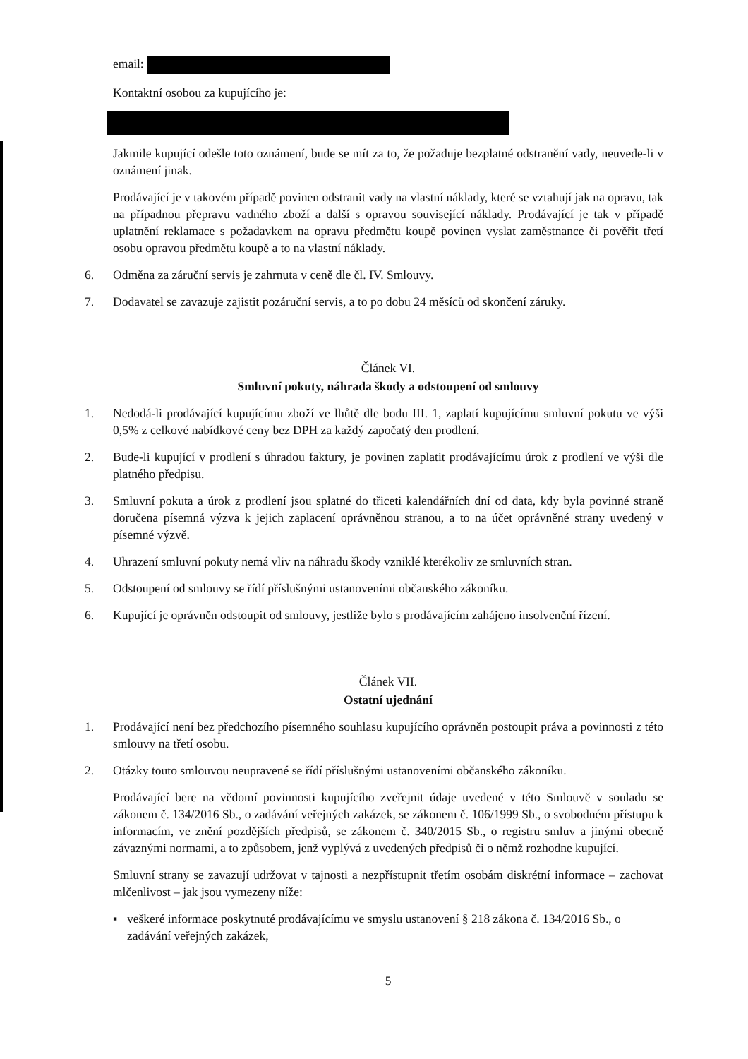email:
Kontaktní osobou za kupujícího je:
Jakmile kupující odešle toto oznámení, bude se mít za to, že požaduje bezplatné odstranění vady, neuvede-li v oznámení jinak.
Prodávající je v takovém případě povinen odstranit vady na vlastní náklady, které se vztahují jak na opravu, tak na případnou přepravu vadného zboží a další s opravou související náklady. Prodávající je tak v případě uplatnění reklamace s požadavkem na opravu předmětu koupě povinen vyslat zaměstnance či pověřit třetí osobu opravou předmětu koupě a to na vlastní náklady.
6. Odměna za záruční servis je zahrnuta v ceně dle čl. IV. Smlouvy.
7. Dodavatel se zavazuje zajistit pozáruční servis, a to po dobu 24 měsíců od skončení záruky.
Článek VI.
Smluvní pokuty, náhrada škody a odstoupení od smlouvy
1. Nedodá-li prodávající kupujícímu zboží ve lhůtě dle bodu III. 1, zaplatí kupujícímu smluvní pokutu ve výši 0,5% z celkové nabídkové ceny bez DPH za každý započatý den prodlení.
2. Bude-li kupující v prodlení s úhradou faktury, je povinen zaplatit prodávajícímu úrok z prodlení ve výši dle platného předpisu.
3. Smluvní pokuta a úrok z prodlení jsou splatné do třiceti kalendářních dní od data, kdy byla povinné straně doručena písemná výzva k jejich zaplacení oprávněnou stranou, a to na účet oprávněné strany uvedený v písemné výzvě.
4. Uhrazení smluvní pokuty nemá vliv na náhradu škody vzniklé kterékoliv ze smluvních stran.
5. Odstoupení od smlouvy se řídí příslušnými ustanoveními občanského zákoníku.
6. Kupující je oprávněn odstoupit od smlouvy, jestliže bylo s prodávajícím zahájeno insolvenční řízení.
Článek VII.
Ostatní ujednání
1. Prodávající není bez předchozího písemného souhlasu kupujícího oprávněn postoupit práva a povinnosti z této smlouvy na třetí osobu.
2. Otázky touto smlouvou neupravené se řídí příslušnými ustanoveními občanského zákoníku.
Prodávající bere na vědomí povinnosti kupujícího zveřejnit údaje uvedené v této Smlouvě v souladu se zákonem č. 134/2016 Sb., o zadávání veřejných zakázek, se zákonem č. 106/1999 Sb., o svobodném přístupu k informacím, ve znění pozdějších předpisů, se zákonem č. 340/2015 Sb., o registru smluv a jinými obecně závaznými normami, a to způsobem, jenž vyplývá z uvedených předpisů či o němž rozhodne kupující.
Smluvní strany se zavazují udržovat v tajnosti a nezpřístupnit třetím osobám diskrétní informace – zachovat mlčenlivost – jak jsou vymezeny níže:
▪ veškeré informace poskytnuté prodávajícímu ve smyslu ustanovení § 218 zákona č. 134/2016 Sb., o zadávání veřejných zakázek,
5